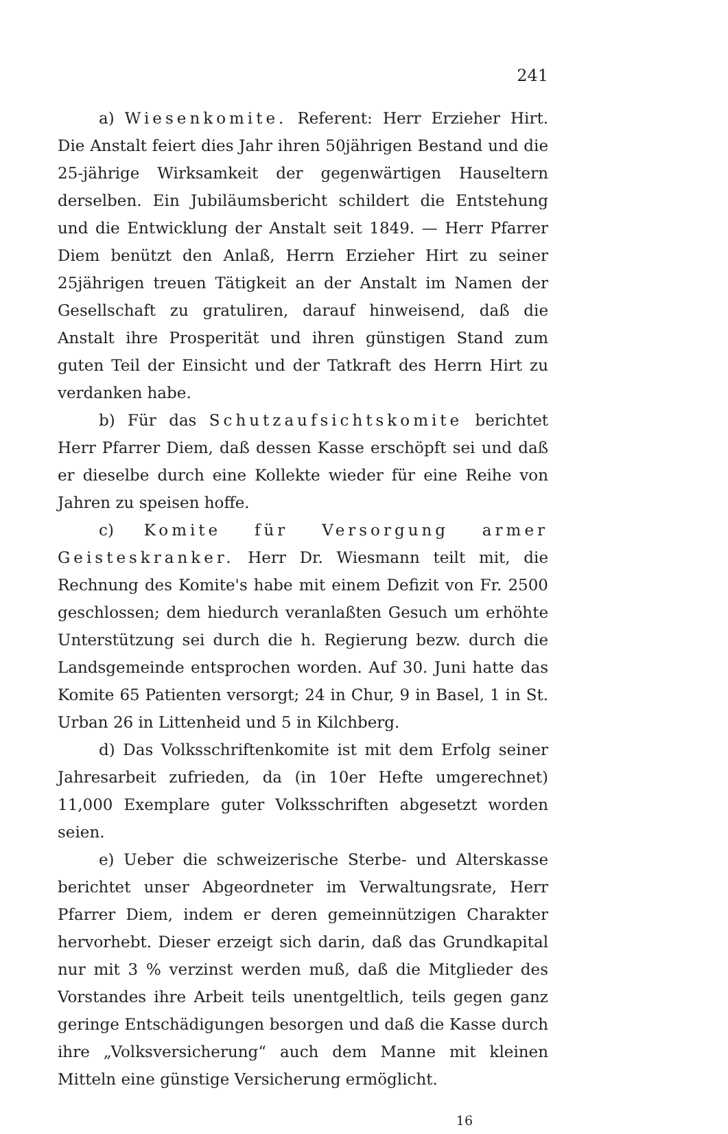241
a) Wiesenkomite. Referent: Herr Erzieher Hirt. Die Anstalt feiert dies Jahr ihren 50jährigen Bestand und die 25-jährige Wirksamkeit der gegenwärtigen Hauseltern derselben. Ein Jubiläumsbericht schildert die Entstehung und die Entwicklung der Anstalt seit 1849. — Herr Pfarrer Diem benützt den Anlaß, Herrn Erzieher Hirt zu seiner 25jährigen treuen Tätigkeit an der Anstalt im Namen der Gesellschaft zu gratuliren, darauf hinweisend, daß die Anstalt ihre Prosperität und ihren günstigen Stand zum guten Teil der Einsicht und der Tatkraft des Herrn Hirt zu verdanken habe.
b) Für das Schutzaufsichtskomite berichtet Herr Pfarrer Diem, daß dessen Kasse erschöpft sei und daß er dieselbe durch eine Kollekte wieder für eine Reihe von Jahren zu speisen hoffe.
c) Komite für Versorgung armer Geisteskranker. Herr Dr. Wiesmann teilt mit, die Rechnung des Komite's habe mit einem Defizit von Fr. 2500 geschlossen; dem hiedurch veranlaßten Gesuch um erhöhte Unterstützung sei durch die h. Regierung bezw. durch die Landsgemeinde entsprochen worden. Auf 30. Juni hatte das Komite 65 Patienten versorgt; 24 in Chur, 9 in Basel, 1 in St. Urban 26 in Littenheid und 5 in Kilchberg.
d) Das Volksschriftenkomite ist mit dem Erfolg seiner Jahresarbeit zufrieden, da (in 10er Hefte umgerechnet) 11,000 Exemplare guter Volksschriften abgesetzt worden seien.
e) Ueber die schweizerische Sterbe- und Alterskasse berichtet unser Abgeordneter im Verwaltungsrate, Herr Pfarrer Diem, indem er deren gemeinnützigen Charakter hervorhebt. Dieser erzeigt sich darin, daß das Grundkapital nur mit 3 % verzinst werden muß, daß die Mitglieder des Vorstandes ihre Arbeit teils unentgeltlich, teils gegen ganz geringe Entschädigungen besorgen und daß die Kasse durch ihre „Volksversicherung“ auch dem Manne mit kleinen Mitteln eine günstige Versicherung ermöglicht.
16